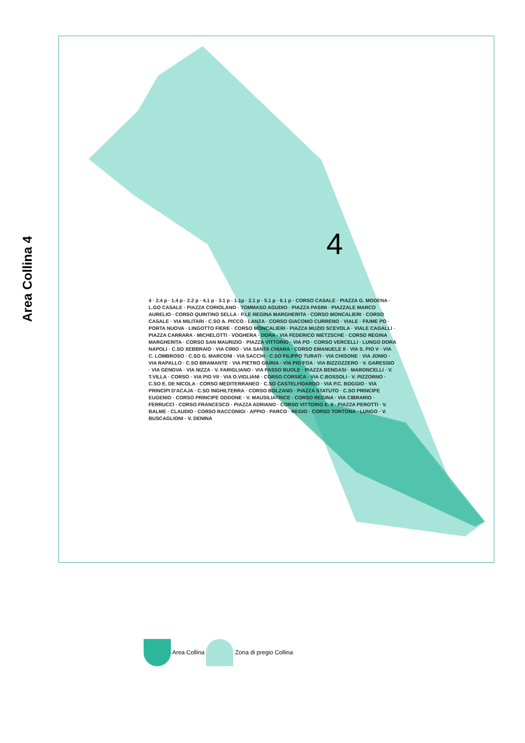Area Collina 4
4
4 · 2.4 p · 1.4 p · 2.2 p · 4.1 p · 3.1 p · 1.1p · 2.1 p · 5.1 p · 6.1 p · CORSO CASALE · PIAZZA G. MODENA · L.GO CASALE · PIAZZA CORIOLANO · TOMMASO AGUDIO · PIAZZA PASINI · PIAZZALE MARCO AURELIO · CORSO QUINTINO SELLA · P.LE REGINA MARGHERITA · CORSO MONCALIERI · CORSO CASALE · VIA MILITARI · C.SO A. PICCO · LANZA · CORSO GIACOMO CURRENO · VIALE · FIUME PO · PORTA NUOVA · LINGOTTO FIERE · CORSO MONCALIERI · PIAZZA MUZIO SCEVOLA · VIALE CAGALLI · PIAZZA CARRARA · MICHELOTTI · VOGHERA · DORA · VIA FEDERICO NIETZSCHE · CORSO REGINA MARGHERITA · CORSO SAN MAURIZIO · PIAZZA VITTORIO · VIA PO · CORSO VERCELLI · LUNGO DORA NAPOLI · C.SO XEBBRAIO · VIA CIRIO · VIA SANTA CHIARA · CORSO EMANUELE II · VIA S. PIO V · VIA C. LOMBROSO · C.SO G. MARCONI · VIA SACCHI · C.SO FILIPPO TURATI · VIA CHISONE · VIA JONIO · VIA RAPALLO · C.SO BRAMANTE · VIA PIETRO GIURIA · VIA PIO FOA · VIA BIZZOZZERO · V. GARESSIO · VIA GENOVA · VIA NIZZA · V. FARIGLIANO · VIA PASSO BUOLE · PIAZZA BENGASI · MARONCELLI · V. T.VILLA · CORSO · VIA PIO VII · VIA O.VIGLIANI · CORSO CORSICA · VIA C.BOSSOLI · V. PIZZORNO · C.SO E. DE NICOLA · CORSO MEDITERRANEO · C.SO CASTELFIDARDO · VIA P.C. BOGGIO · VIA PRINCIPI D'ACAJA · C.SO INGHILTERRA · CORSO BOLZANO · PIAZZA STATUTO · C.SO PRINCIPE EUGENIO · CORSO PRINCIPE ODDONE · V. MAUSILIATRICE · CORSO REGINA · VIA CIBRARIO · FERRUCCI · CORSO FRANCESCO · PIAZZA ADRIANO · CORSO VITTORIO E. II · PIAZZA PEROTTI · V. BALME · CLAUDIO · CORSO RACCONIGI · APPIO · PARCO · REGIO · CORSO TORTONA · LUNGO · V. BUSCAGLIONI · V. DENINA
Area Collina Zona di pregio Collina